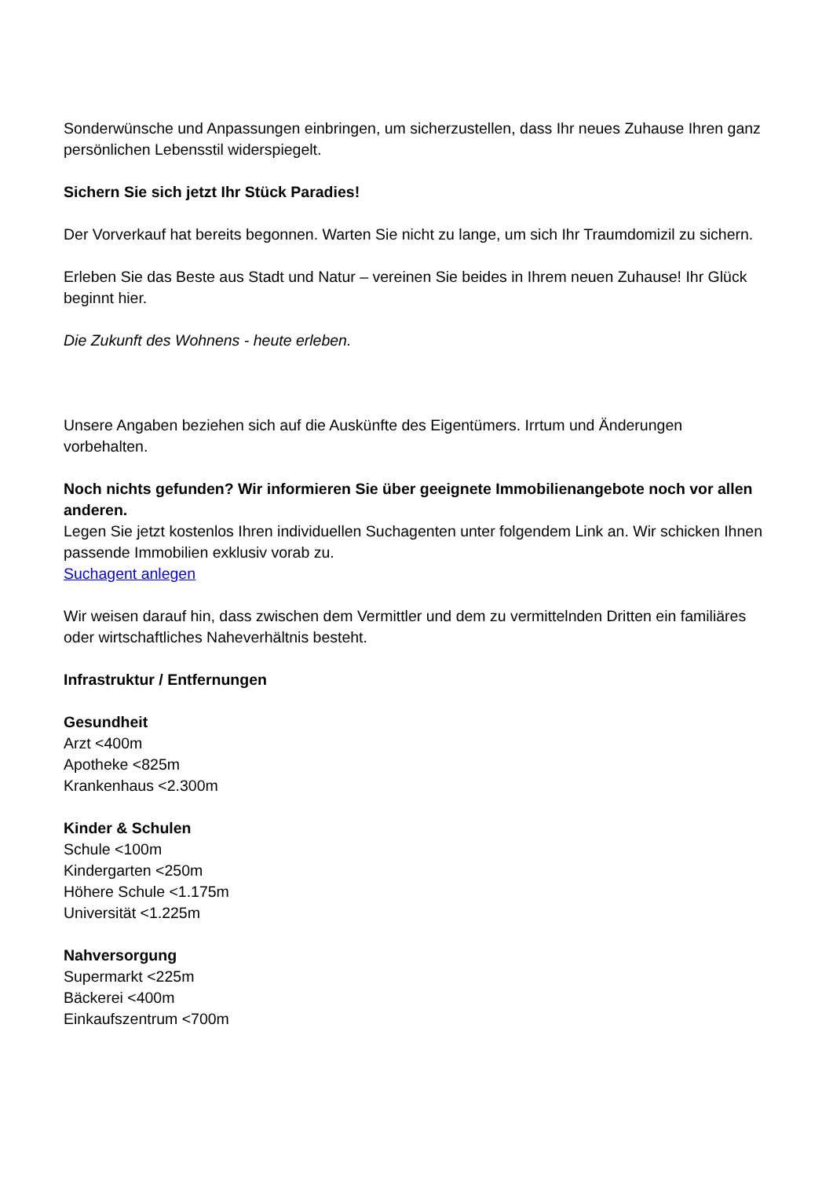Sonderwünsche und Anpassungen einbringen, um sicherzustellen, dass Ihr neues Zuhause Ihren ganz persönlichen Lebensstil widerspiegelt.
Sichern Sie sich jetzt Ihr Stück Paradies!
Der Vorverkauf hat bereits begonnen. Warten Sie nicht zu lange, um sich Ihr Traumdomizil zu sichern.
Erleben Sie das Beste aus Stadt und Natur – vereinen Sie beides in Ihrem neuen Zuhause! Ihr Glück beginnt hier.
Die Zukunft des Wohnens - heute erleben.
Unsere Angaben beziehen sich auf die Auskünfte des Eigentümers. Irrtum und Änderungen vorbehalten.
Noch nichts gefunden? Wir informieren Sie über geeignete Immobilienangebote noch vor allen anderen.
Legen Sie jetzt kostenlos Ihren individuellen Suchagenten unter folgendem Link an. Wir schicken Ihnen passende Immobilien exklusiv vorab zu.
Suchagent anlegen
Wir weisen darauf hin, dass zwischen dem Vermittler und dem zu vermittelnden Dritten ein familiäres oder wirtschaftliches Naheverhältnis besteht.
Infrastruktur / Entfernungen
Gesundheit
Arzt <400m
Apotheke <825m
Krankenhaus <2.300m
Kinder & Schulen
Schule <100m
Kindergarten <250m
Höhere Schule <1.175m
Universität <1.225m
Nahversorgung
Supermarkt <225m
Bäckerei <400m
Einkaufszentrum <700m